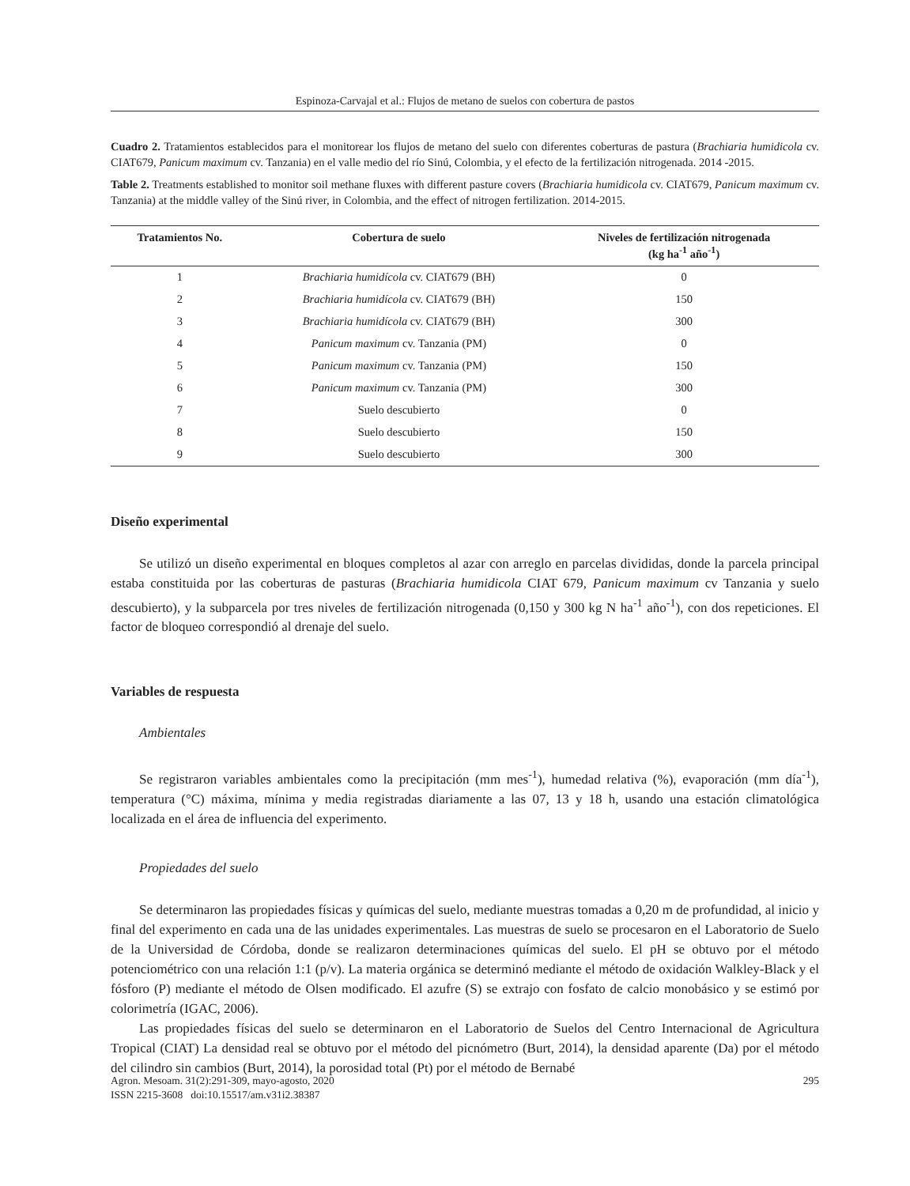Espinoza-Carvajal et al.: Flujos de metano de suelos con cobertura de pastos
Cuadro 2. Tratamientos establecidos para el monitorear los flujos de metano del suelo con diferentes coberturas de pastura (Brachiaria humidicola cv. CIAT679, Panicum maximum cv. Tanzania) en el valle medio del río Sinú, Colombia, y el efecto de la fertilización nitrogenada. 2014 -2015.
Table 2. Treatments established to monitor soil methane fluxes with different pasture covers (Brachiaria humidicola cv. CIAT679, Panicum maximum cv. Tanzania) at the middle valley of the Sinú river, in Colombia, and the effect of nitrogen fertilization. 2014-2015.
| Tratamientos No. | Cobertura de suelo | Niveles de fertilización nitrogenada (kg ha<sup>-1</sup> año<sup>-1</sup>) |
| --- | --- | --- |
| 1 | Brachiaria humidícola cv. CIAT679 (BH) | 0 |
| 2 | Brachiaria humidícola cv. CIAT679 (BH) | 150 |
| 3 | Brachiaria humidícola cv. CIAT679 (BH) | 300 |
| 4 | Panicum maximum cv. Tanzania (PM) | 0 |
| 5 | Panicum maximum cv. Tanzania (PM) | 150 |
| 6 | Panicum maximum cv. Tanzania (PM) | 300 |
| 7 | Suelo descubierto | 0 |
| 8 | Suelo descubierto | 150 |
| 9 | Suelo descubierto | 300 |
Diseño experimental
Se utilizó un diseño experimental en bloques completos al azar con arreglo en parcelas divididas, donde la parcela principal estaba constituida por las coberturas de pasturas (Brachiaria humidicola CIAT 679, Panicum maximum cv Tanzania y suelo descubierto), y la subparcela por tres niveles de fertilización nitrogenada (0,150 y 300 kg N ha<sup>-1</sup> año<sup>-1</sup>), con dos repeticiones. El factor de bloqueo correspondió al drenaje del suelo.
Variables de respuesta
Ambientales
Se registraron variables ambientales como la precipitación (mm mes<sup>-1</sup>), humedad relativa (%), evaporación (mm día<sup>-1</sup>), temperatura (°C) máxima, mínima y media registradas diariamente a las 07, 13 y 18 h, usando una estación climatológica localizada en el área de influencia del experimento.
Propiedades del suelo
Se determinaron las propiedades físicas y químicas del suelo, mediante muestras tomadas a 0,20 m de profundidad, al inicio y final del experimento en cada una de las unidades experimentales. Las muestras de suelo se procesaron en el Laboratorio de Suelo de la Universidad de Córdoba, donde se realizaron determinaciones químicas del suelo. El pH se obtuvo por el método potenciométrico con una relación 1:1 (p/v). La materia orgánica se determinó mediante el método de oxidación Walkley-Black y el fósforo (P) mediante el método de Olsen modificado. El azufre (S) se extrajo con fosfato de calcio monobásico y se estimó por colorimetría (IGAC, 2006).
Las propiedades físicas del suelo se determinaron en el Laboratorio de Suelos del Centro Internacional de Agricultura Tropical (CIAT) La densidad real se obtuvo por el método del picnómetro (Burt, 2014), la densidad aparente (Da) por el método del cilindro sin cambios (Burt, 2014), la porosidad total (Pt) por el método de Bernabé
295 Agron. Mesoam. 31(2):291-309, mayo-agosto, 2020
ISSN 2215-3608 doi:10.15517/am.v31i2.38387